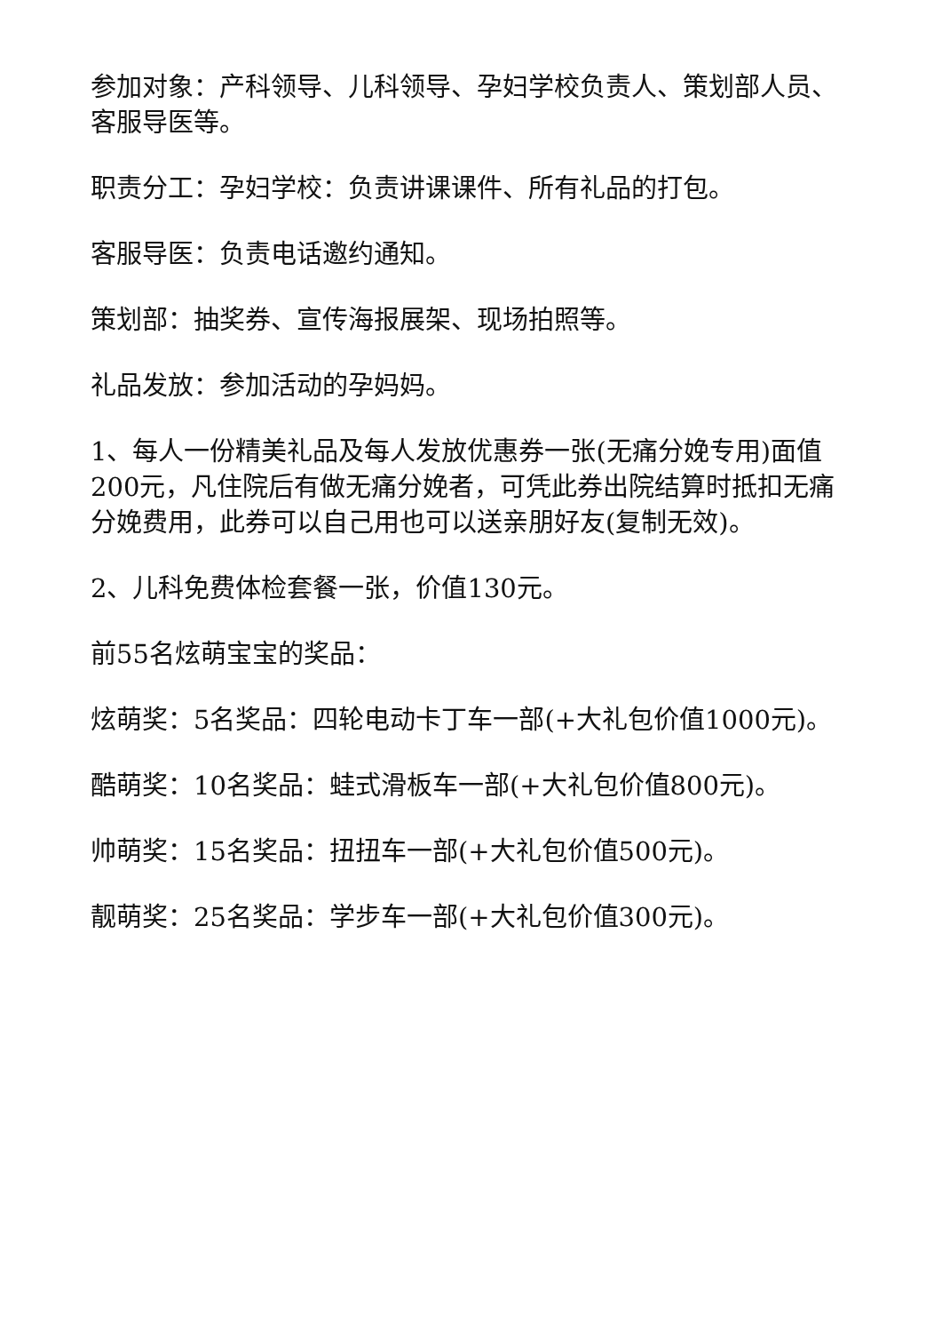参加对象：产科领导、儿科领导、孕妇学校负责人、策划部人员、客服导医等。
职责分工：孕妇学校：负责讲课课件、所有礼品的打包。
客服导医：负责电话邀约通知。
策划部：抽奖券、宣传海报展架、现场拍照等。
礼品发放：参加活动的孕妈妈。
1、每人一份精美礼品及每人发放优惠券一张(无痛分娩专用)面值200元，凡住院后有做无痛分娩者，可凭此券出院结算时抵扣无痛分娩费用，此券可以自己用也可以送亲朋好友(复制无效)。
2、儿科免费体检套餐一张，价值130元。
前55名炫萌宝宝的奖品：
炫萌奖：5名奖品：四轮电动卡丁车一部(+大礼包价值1000元)。
酷萌奖：10名奖品：蛙式滑板车一部(+大礼包价值800元)。
帅萌奖：15名奖品：扭扭车一部(+大礼包价值500元)。
靓萌奖：25名奖品：学步车一部(+大礼包价值300元)。